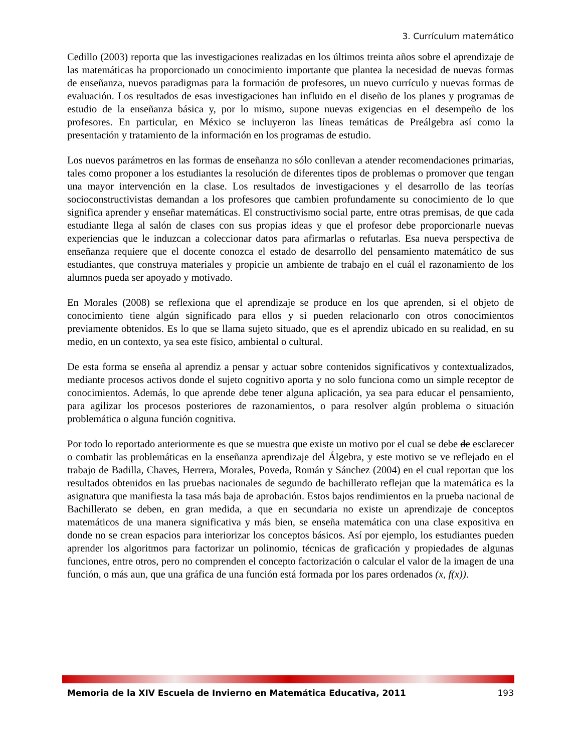3. Currículum matemático
Cedillo (2003) reporta que las investigaciones realizadas en los últimos treinta años sobre el aprendizaje de las matemáticas ha proporcionado un conocimiento importante que plantea la necesidad de nuevas formas de enseñanza, nuevos paradigmas para la formación de profesores, un nuevo currículo y nuevas formas de evaluación. Los resultados de esas investigaciones han influido en el diseño de los planes y programas de estudio de la enseñanza básica y, por lo mismo, supone nuevas exigencias en el desempeño de los profesores. En particular, en México se incluyeron las líneas temáticas de Preálgebra así como la presentación y tratamiento de la información en los programas de estudio.
Los nuevos parámetros en las formas de enseñanza no sólo conllevan a atender recomendaciones primarias, tales como proponer a los estudiantes la resolución de diferentes tipos de problemas o promover que tengan una mayor intervención en la clase. Los resultados de investigaciones y el desarrollo de las teorías socioconstructivistas demandan a los profesores que cambien profundamente su conocimiento de lo que significa aprender y enseñar matemáticas. El constructivismo social parte, entre otras premisas, de que cada estudiante llega al salón de clases con sus propias ideas y que el profesor debe proporcionarle nuevas experiencias que le induzcan a coleccionar datos para afirmarlas o refutarlas. Esa nueva perspectiva de enseñanza requiere que el docente conozca el estado de desarrollo del pensamiento matemático de sus estudiantes, que construya materiales y propicie un ambiente de trabajo en el cuál el razonamiento de los alumnos pueda ser apoyado y motivado.
En Morales (2008) se reflexiona que el aprendizaje se produce en los que aprenden, si el objeto de conocimiento tiene algún significado para ellos y si pueden relacionarlo con otros conocimientos previamente obtenidos. Es lo que se llama sujeto situado, que es el aprendiz ubicado en su realidad, en su medio, en un contexto, ya sea este físico, ambiental o cultural.
De esta forma se enseña al aprendiz a pensar y actuar sobre contenidos significativos y contextualizados, mediante procesos activos donde el sujeto cognitivo aporta y no solo funciona como un simple receptor de conocimientos. Además, lo que aprende debe tener alguna aplicación, ya sea para educar el pensamiento, para agilizar los procesos posteriores de razonamientos, o para resolver algún problema o situación problemática o alguna función cognitiva.
Por todo lo reportado anteriormente es que se muestra que existe un motivo por el cual se debe de esclarecer o combatir las problemáticas en la enseñanza aprendizaje del Álgebra, y este motivo se ve reflejado en el trabajo de Badilla, Chaves, Herrera, Morales, Poveda, Román y Sánchez (2004) en el cual reportan que los resultados obtenidos en las pruebas nacionales de segundo de bachillerato reflejan que la matemática es la asignatura que manifiesta la tasa más baja de aprobación. Estos bajos rendimientos en la prueba nacional de Bachillerato se deben, en gran medida, a que en secundaria no existe un aprendizaje de conceptos matemáticos de una manera significativa y más bien, se enseña matemática con una clase expositiva en donde no se crean espacios para interiorizar los conceptos básicos. Así por ejemplo, los estudiantes pueden aprender los algoritmos para factorizar un polinomio, técnicas de graficación y propiedades de algunas funciones, entre otros, pero no comprenden el concepto factorización o calcular el valor de la imagen de una función, o más aun, que una gráfica de una función está formada por los pares ordenados (x, f(x)).
Memoria de la XIV Escuela de Invierno en Matemática Educativa, 2011 193